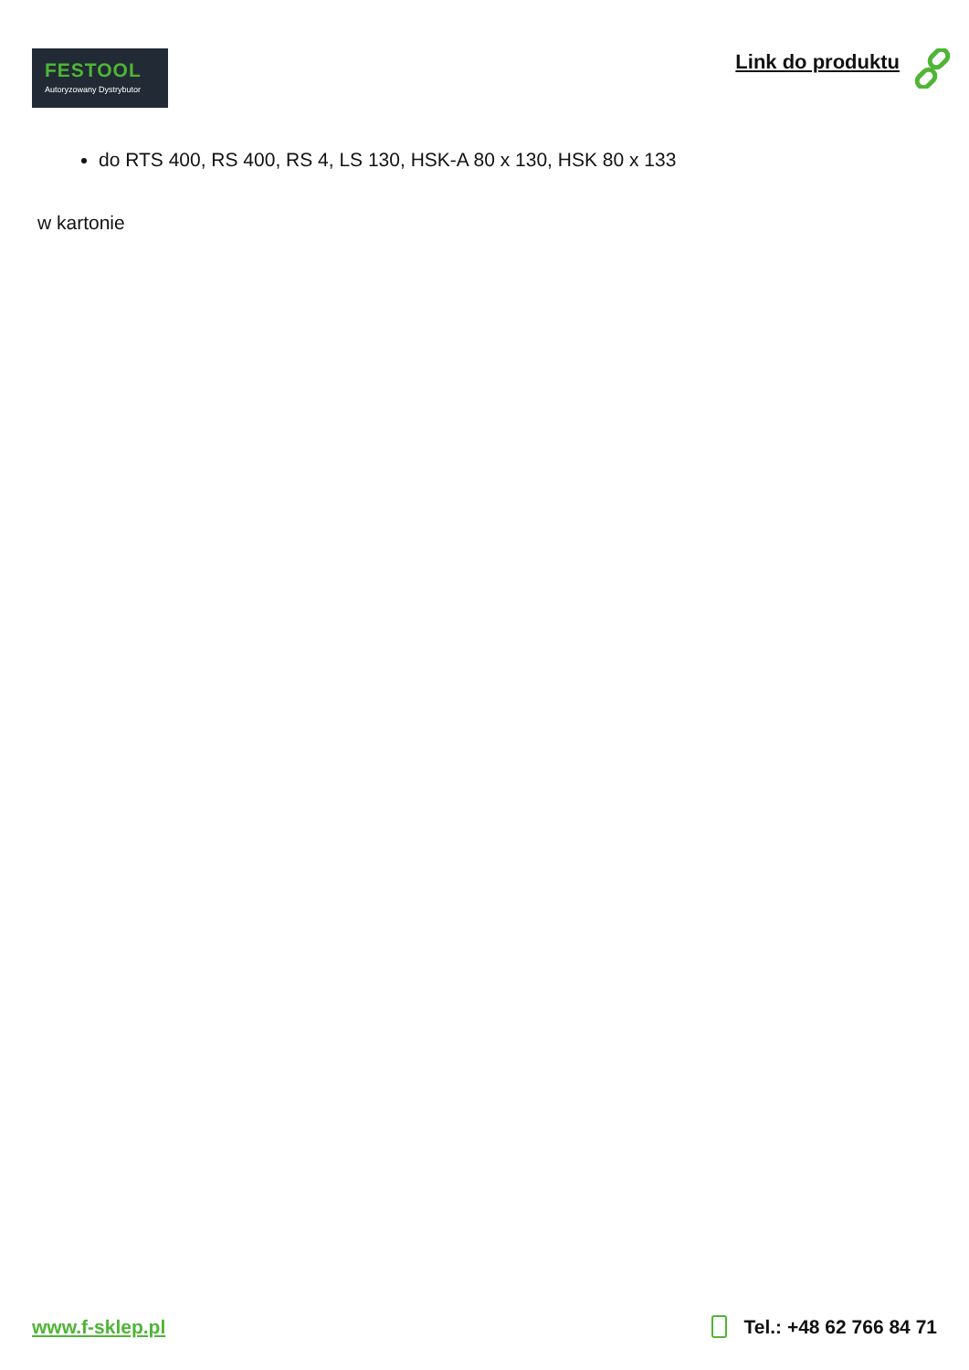FESTOOL
Autoryzowany Dystrybutor
Link do produktu
do RTS 400, RS 400, RS 4, LS 130, HSK-A 80 x 130, HSK 80 x 133
w kartonie
www.f-sklep.pl Tel.: +48 62 766 84 71